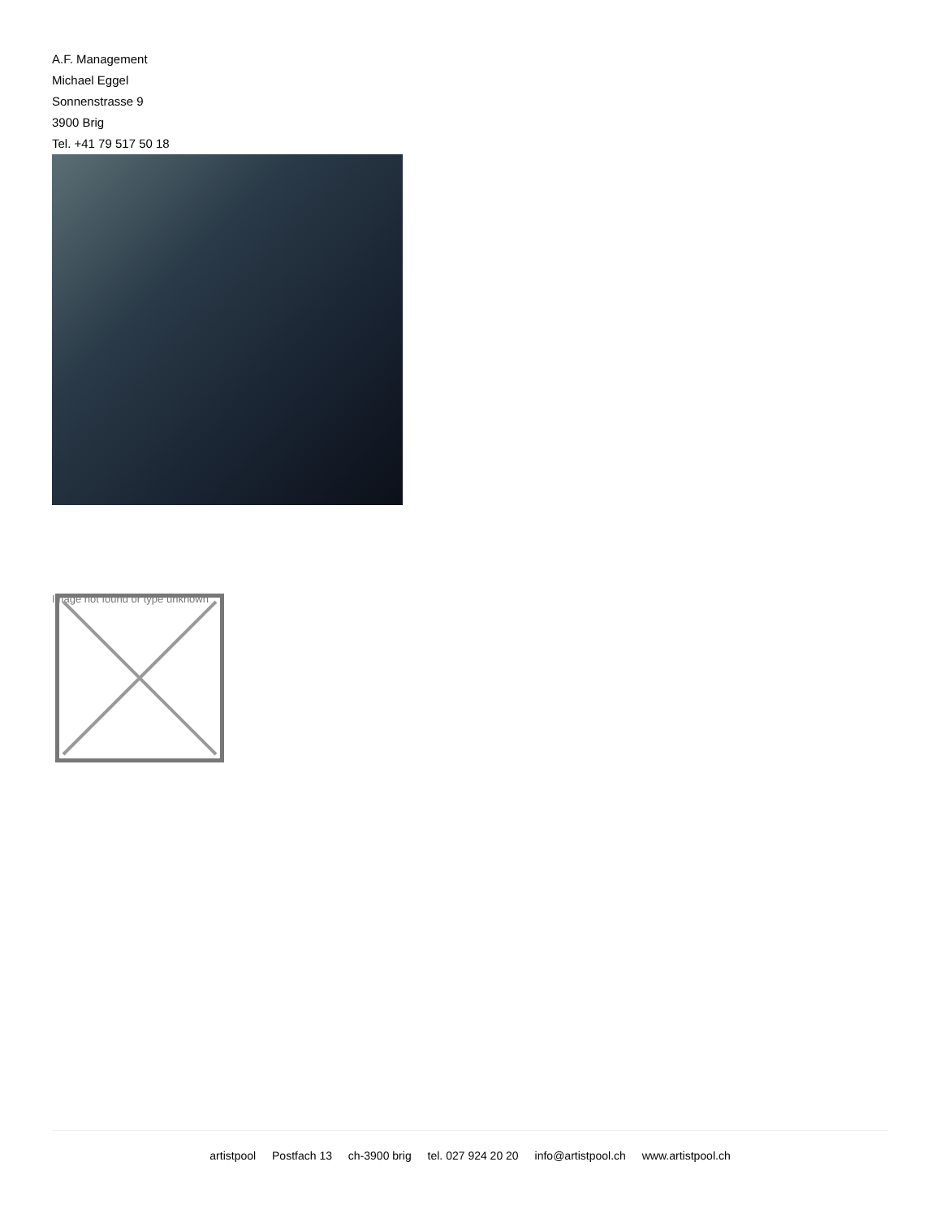A.F. Management
Michael Eggel
Sonnenstrasse 9
3900 Brig
Tel. +41 79 517 50 18
Image not found or type unknown
artistpool Postfach 13 ch-3900 brig tel. 027 924 20 20 info@artistpool.ch www.artistpool.ch